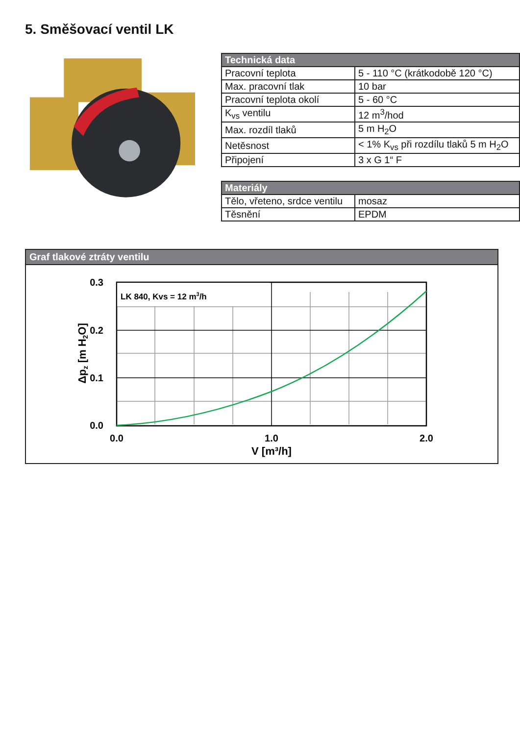5. Směšovací ventil LK
| Technická data | |
| --- | --- |
| Pracovní teplota | 5 - 110 °C (krátkodobě 120 °C) |
| Max. pracovní tlak | 10 bar |
| Pracovní teplota okolí | 5 - 60 °C |
| K<sub>vs</sub> ventilu | 12 m<sup>3</sup>/hod |
| Max. rozdíl tlaků | 5 m H<sub>2</sub>O |
| Netěsnost | < 1% K<sub>vs</sub> při rozdílu tlaků 5 m H<sub>2</sub>O |
| Připojení | 3 x G 1“ F |
| Materiály | |
| --- | --- |
| Tělo, vřeteno, srdce ventilu | mosaz |
| Těsnění | EPDM |
Graf tlakové ztráty ventilu
LK 840, Kvs = 12 m3/h
0.3
0.2
0.1
0.0
0.0
1.0
2.0
V [m³/h]
Δpz [m H2O]